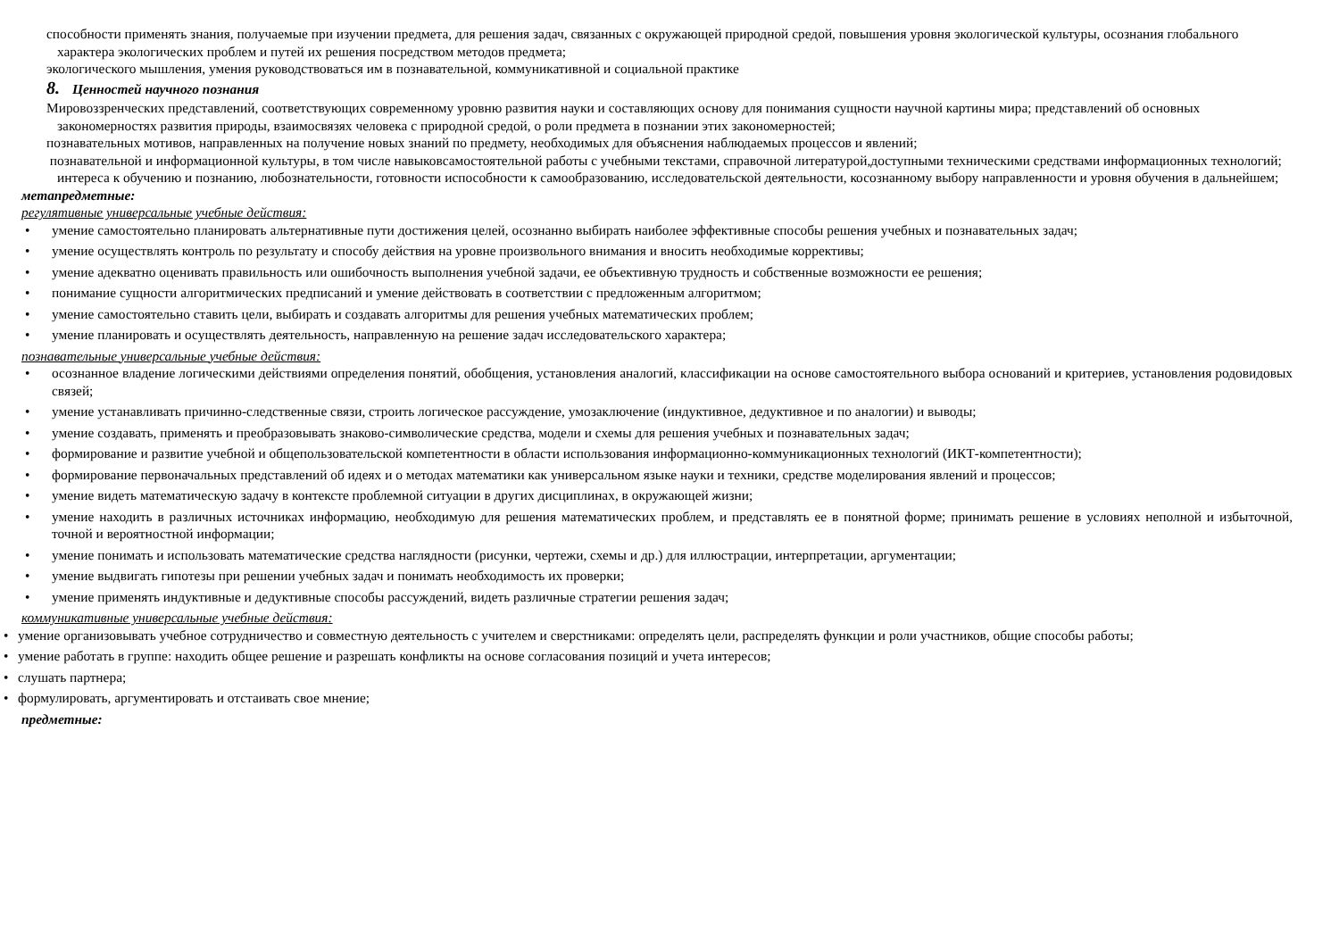способности применять знания, получаемые при изучении предмета, для решения задач, связанных с окружающей природной средой, повышения уровня экологической культуры, осознания глобального характера экологических проблем и путей их решения посредством методов предмета;
экологического мышления, умения руководствоваться им в познавательной, коммуникативной и социальной практике
8. Ценностей научного познания
Мировоззренческих представлений, соответствующих современному уровню развития науки и составляющих основу для понимания сущности научной картины мира; представлений об основных закономерностях развития природы, взаимосвязях человека с природной средой, о роли предмета в познании этих закономерностей;
познавательных мотивов, направленных на получение новых знаний по предмету, необходимых для объяснения наблюдаемых процессов и явлений;
познавательной и информационной культуры, в том числе навыковсамостоятельной работы с учебными текстами, справочной литературой,доступными техническими средствами информационных технологий; интереса к обучению и познанию, любознательности, готовности испособности к самообразованию, исследовательской деятельности, косознанному выбору направленности и уровня обучения в дальнейшем;
метапредметные:
регулятивные универсальные учебные действия:
• умение самостоятельно планировать альтернативные пути достижения целей, осознанно выбирать наиболее эффективные способы решения учебных и познавательных задач;
• умение осуществлять контроль по результату и способу действия на уровне произвольного внимания и вносить необходимые коррективы;
• умение адекватно оценивать правильность или ошибочность выполнения учебной задачи, ее объективную трудность и собственные возможности ее решения;
• понимание сущности алгоритмических предписаний и умение действовать в соответствии с предложенным алгоритмом;
• умение самостоятельно ставить цели, выбирать и создавать алгоритмы для решения учебных математических проблем;
• умение планировать и осуществлять деятельность, направленную на решение задач исследовательского характера;
познавательные универсальные учебные действия:
• осознанное владение логическими действиями определения понятий, обобщения, установления аналогий, классификации на основе самостоятельного выбора оснований и критериев, установления родовидовых связей;
• умение устанавливать причинно-следственные связи, строить логическое рассуждение, умозаключение (индуктивное, дедуктивное и по аналогии) и выводы;
• умение создавать, применять и преобразовывать знаково-символические средства, модели и схемы для решения учебных и познавательных задач;
• формирование и развитие учебной и общепользовательской компетентности в области использования информационно-коммуникационных технологий (ИКТ-компетентности);
• формирование первоначальных представлений об идеях и о методах математики как универсальном языке науки и техники, средстве моделирования явлений и процессов;
• умение видеть математическую задачу в контексте проблемной ситуации в других дисциплинах, в окружающей жизни;
• умение находить в различных источниках информацию, необходимую для решения математических проблем, и представлять ее в понятной форме; принимать решение в условиях неполной и избыточной, точной и вероятностной информации;
• умение понимать и использовать математические средства наглядности (рисунки, чертежи, схемы и др.) для иллюстрации, интерпретации, аргументации;
• умение выдвигать гипотезы при решении учебных задач и понимать необходимость их проверки;
• умение применять индуктивные и дедуктивные способы рассуждений, видеть различные стратегии решения задач;
коммуникативные универсальные учебные действия:
• умение организовывать учебное сотрудничество и совместную деятельность с учителем и сверстниками: определять цели, распределять функции и роли участников, общие способы работы;
• умение работать в группе: находить общее решение и разрешать конфликты на основе согласования позиций и учета интересов;
• слушать партнера;
• формулировать, аргументировать и отстаивать свое мнение;
предметные: